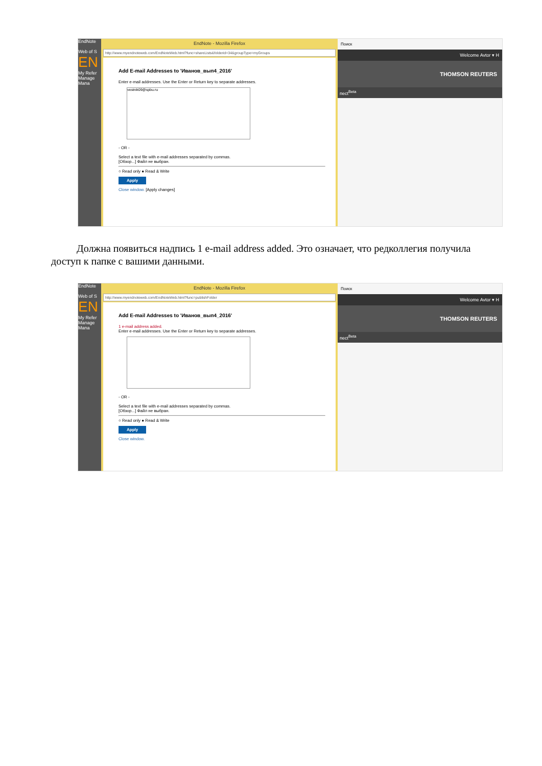EndNote
Web of S
EN
My Refer
Manage
Mana
EndNote - Mozilla Firefox
http://www.myendnoteweb.com/EndNoteWeb.html?func=shareLists&folderid=34&groupType=myGroups
Add E-mail Addresses to 'Иванов_вып4_2016'
Enter e-mail addresses. Use the Enter or Return key to separate addresses.
vestnik09@spbu.ru
- OR -
Select a text file with e-mail addresses separated by commas.
[Обзор...] Файл не выбран.
○ Read only ● Read & Write
Apply
Close window. [Apply changes]
Поиск
Welcome Avtor ▾ H
THOMSON REUTERS
nect<sup>Beta</sup>
Должна появиться надпись 1 e-mail address added. Это означает, что редколлегия получила доступ к папке с вашими данными.
EndNote
Web of S
EN
My Refer
Manage
Mana
EndNote - Mozilla Firefox
http://www.myendnoteweb.com/EndNoteWeb.html?func=publishFolder
Add E-mail Addresses to 'Иванов_вып4_2016'
1 e-mail address added.
Enter e-mail addresses. Use the Enter or Return key to separate addresses.
- OR -
Select a text file with e-mail addresses separated by commas.
[Обзор...] Файл не выбран.
○ Read only ● Read & Write
Apply
Close window.
Поиск
Welcome Avtor ▾ H
THOMSON REUTERS
nect<sup>Beta</sup>